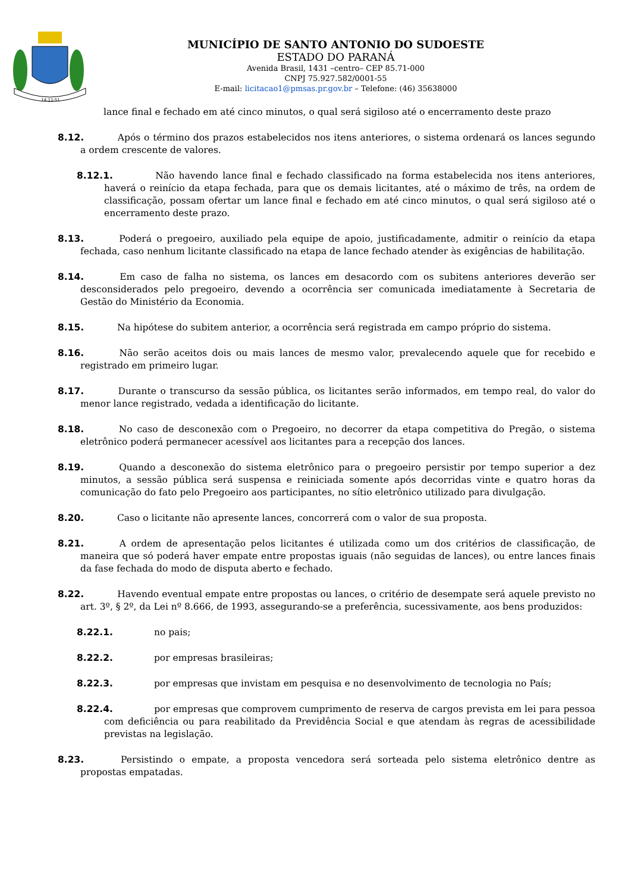14-11-51
MUNICÍPIO DE SANTO ANTONIO DO SUDOESTE
ESTADO DO PARANÁ
Avenida Brasil, 1431 –centro– CEP 85.71-000
CNPJ 75.927.582/0001-55
E-mail: licitacao1@pmsas.pr.gov.br – Telefone: (46) 35638000
lance final e fechado em até cinco minutos, o qual será sigiloso até o encerramento deste prazo
8.12. Após o término dos prazos estabelecidos nos itens anteriores, o sistema ordenará os lances segundo a ordem crescente de valores.
8.12.1. Não havendo lance final e fechado classificado na forma estabelecida nos itens anteriores, haverá o reinício da etapa fechada, para que os demais licitantes, até o máximo de três, na ordem de classificação, possam ofertar um lance final e fechado em até cinco minutos, o qual será sigiloso até o encerramento deste prazo.
8.13. Poderá o pregoeiro, auxiliado pela equipe de apoio, justificadamente, admitir o reinício da etapa fechada, caso nenhum licitante classificado na etapa de lance fechado atender às exigências de habilitação.
8.14. Em caso de falha no sistema, os lances em desacordo com os subitens anteriores deverão ser desconsiderados pelo pregoeiro, devendo a ocorrência ser comunicada imediatamente à Secretaria de Gestão do Ministério da Economia.
8.15. Na hipótese do subitem anterior, a ocorrência será registrada em campo próprio do sistema.
8.16. Não serão aceitos dois ou mais lances de mesmo valor, prevalecendo aquele que for recebido e registrado em primeiro lugar.
8.17. Durante o transcurso da sessão pública, os licitantes serão informados, em tempo real, do valor do menor lance registrado, vedada a identificação do licitante.
8.18. No caso de desconexão com o Pregoeiro, no decorrer da etapa competitiva do Pregão, o sistema eletrônico poderá permanecer acessível aos licitantes para a recepção dos lances.
8.19. Quando a desconexão do sistema eletrônico para o pregoeiro persistir por tempo superior a dez minutos, a sessão pública será suspensa e reiniciada somente após decorridas vinte e quatro horas da comunicação do fato pelo Pregoeiro aos participantes, no sítio eletrônico utilizado para divulgação.
8.20. Caso o licitante não apresente lances, concorrerá com o valor de sua proposta.
8.21. A ordem de apresentação pelos licitantes é utilizada como um dos critérios de classificação, de maneira que só poderá haver empate entre propostas iguais (não seguidas de lances), ou entre lances finais da fase fechada do modo de disputa aberto e fechado.
8.22. Havendo eventual empate entre propostas ou lances, o critério de desempate será aquele previsto no art. 3º, § 2º, da Lei nº 8.666, de 1993, assegurando-se a preferência, sucessivamente, aos bens produzidos:
8.22.1. no pais;
8.22.2. por empresas brasileiras;
8.22.3. por empresas que invistam em pesquisa e no desenvolvimento de tecnologia no País;
8.22.4. por empresas que comprovem cumprimento de reserva de cargos prevista em lei para pessoa com deficiência ou para reabilitado da Previdência Social e que atendam às regras de acessibilidade previstas na legislação.
8.23. Persistindo o empate, a proposta vencedora será sorteada pelo sistema eletrônico dentre as propostas empatadas.